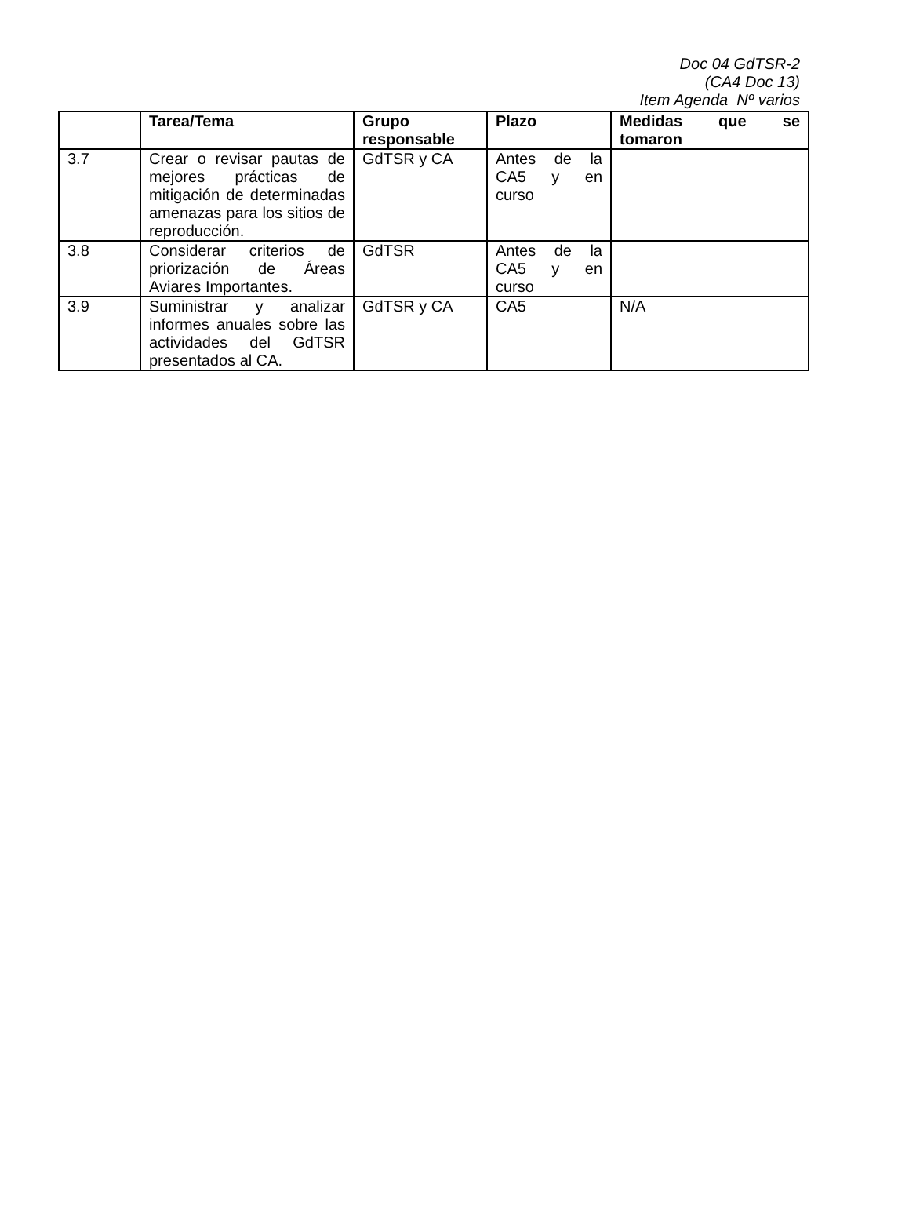Doc 04 GdTSR-2
(CA4 Doc 13)
Item Agenda Nº varios
| | Tarea/Tema | Grupo responsable | Plazo | Medidas que se tomaron |
| --- | --- | --- | --- | --- |
| 3.7 | Crear o revisar pautas de mejores prácticas de mitigación de determinadas amenazas para los sitios de reproducción. | GdTSR y CA | Antes de la CA5 y en curso | |
| 3.8 | Considerar criterios de priorización de Áreas Aviares Importantes. | GdTSR | Antes de la CA5 y en curso | |
| 3.9 | Suministrar y analizar informes anuales sobre las actividades del GdTSR presentados al CA. | GdTSR y CA | CA5 | N/A |